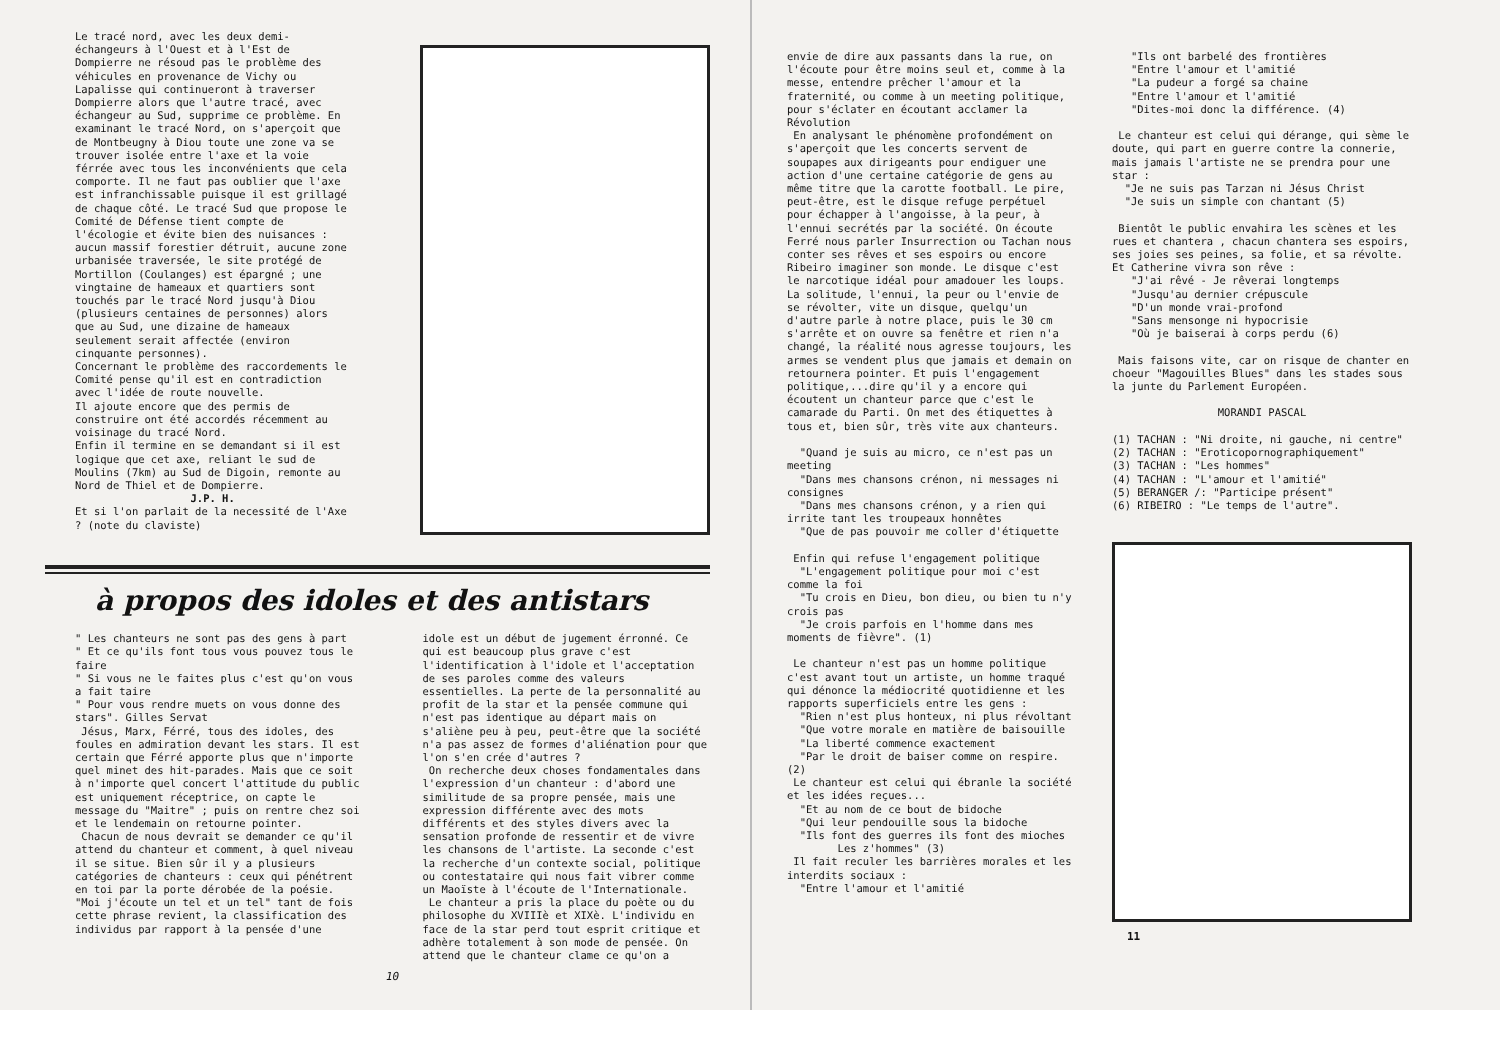Le tracé nord, avec les deux demi-échangeurs à l'Ouest et à l'Est de Dompierre ne résoud pas le problème des véhicules en provenance de Vichy ou Lapalisse qui continueront à traverser Dompierre alors que l'autre tracé, avec échangeur au Sud, supprime ce problème. En examinant le tracé Nord, on s'aperçoit que de Montbeugny à Diou toute une zone va se trouver isolée entre l'axe et la voie férrée avec tous les inconvénients que cela comporte. Il ne faut pas oublier que l'axe est infranchissable puisque il est grillagé de chaque côté. Le tracé Sud que propose le Comité de Défense tient compte de l'écologie et évite bien des nuisances : aucun massif forestier détruit, aucune zone urbanisée traversée, le site protégé de Mortillon (Coulanges) est épargné ; une vingtaine de hameaux et quartiers sont touchés par le tracé Nord jusqu'à Diou (plusieurs centaines de personnes) alors que au Sud, une dizaine de hameaux seulement serait affectée (environ cinquante personnes).
Concernant le problème des raccordements le Comité pense qu'il est en contradiction avec l'idée de route nouvelle.
Il ajoute encore que des permis de construire ont été accordés récemment au voisinage du tracé Nord.
Enfin il termine en se demandant si il est logique que cet axe, reliant le sud de Moulins (7km) au Sud de Digoin, remonte au Nord de Thiel et de Dompierre.
J.P. H.
Et si l'on parlait de la necessité de l'Axe ? (note du claviste)
à propos des idoles et des antistars
" Les chanteurs ne sont pas des gens à part
" Et ce qu'ils font tous vous pouvez tous le faire
" Si vous ne le faites plus c'est qu'on vous a fait taire
" Pour vous rendre muets on vous donne des stars". Gilles Servat
Jésus, Marx, Férré, tous des idoles, des foules en admiration devant les stars. Il est certain que Férré apporte plus que n'importe quel minet des hit-parades. Mais que ce soit à n'importe quel concert l'attitude du public est uniquement réceptrice, on capte le message du "Maitre" ; puis on rentre chez soi et le lendemain on retourne pointer.
Chacun de nous devrait se demander ce qu'il attend du chanteur et comment, à quel niveau il se situe. Bien sûr il y a plusieurs catégories de chanteurs : ceux qui pénétrent en toi par la porte dérobée de la poésie. "Moi j'écoute un tel et un tel" tant de fois cette phrase revient, la classification des individus par rapport à la pensée d'une
idole est un début de jugement érronné. Ce qui est beaucoup plus grave c'est l'identification à l'idole et l'acceptation de ses paroles comme des valeurs essentielles. La perte de la personnalité au profit de la star et la pensée commune qui n'est pas identique au départ mais on s'aliène peu à peu, peut-être que la société n'a pas assez de formes d'aliénation pour que l'on s'en crée d'autres ?
On recherche deux choses fondamentales dans l'expression d'un chanteur : d'abord une similitude de sa propre pensée, mais une expression différente avec des mots différents et des styles divers avec la sensation profonde de ressentir et de vivre les chansons de l'artiste. La seconde c'est la recherche d'un contexte social, politique ou contestataire qui nous fait vibrer comme un Maoïste à l'écoute de l'Internationale.
Le chanteur a pris la place du poète ou du philosophe du XVIIIè et XIXè. L'individu en face de la star perd tout esprit critique et adhère totalement à son mode de pensée. On attend que le chanteur clame ce qu'on a
10
envie de dire aux passants dans la rue, on l'écoute pour être moins seul et, comme à la messe, entendre prêcher l'amour et la fraternité, ou comme à un meeting politique, pour s'éclater en écoutant acclamer la Révolution
En analysant le phénomène profondément on s'aperçoit que les concerts servent de soupapes aux dirigeants pour endiguer une action d'une certaine catégorie de gens au même titre que la carotte football. Le pire, peut-être, est le disque refuge perpétuel pour échapper à l'angoisse, à la peur, à l'ennui secrétés par la société. On écoute Ferré nous parler Insurrection ou Tachan nous conter ses rêves et ses espoirs ou encore Ribeiro imaginer son monde. Le disque c'est le narcotique idéal pour amadouer les loups. La solitude, l'ennui, la peur ou l'envie de se révolter, vite un disque, quelqu'un d'autre parle à notre place, puis le 30 cm s'arrête et on ouvre sa fenêtre et rien n'a changé, la réalité nous agresse toujours, les armes se vendent plus que jamais et demain on retournera pointer. Et puis l'engagement politique,...dire qu'il y a encore qui écoutent un chanteur parce que c'est le camarade du Parti. On met des étiquettes à tous et, bien sûr, très vite aux chanteurs.
"Quand je suis au micro, ce n'est pas un meeting
"Dans mes chansons crénon, ni messages ni consignes
"Dans mes chansons crénon, y a rien qui irrite tant les troupeaux honnêtes
"Que de pas pouvoir me coller d'étiquette
Enfin qui refuse l'engagement politique
"L'engagement politique pour moi c'est comme la foi
"Tu crois en Dieu, bon dieu, ou bien tu n'y crois pas
"Je crois parfois en l'homme dans mes moments de fièvre". (1)
Le chanteur n'est pas un homme politique c'est avant tout un artiste, un homme traqué qui dénonce la médiocrité quotidienne et les rapports superficiels entre les gens :
"Rien n'est plus honteux, ni plus révoltant
"Que votre morale en matière de baisouille
"La liberté commence exactement
"Par le droit de baiser comme on respire. (2)
Le chanteur est celui qui ébranle la société et les idées reçues...
"Et au nom de ce bout de bidoche
"Qui leur pendouille sous la bidoche
"Ils font des guerres ils font des mioches
Les z'hommes" (3)
Il fait reculer les barrières morales et les interdits sociaux :
"Entre l'amour et l'amitié
"Ils ont barbelé des frontières
"Entre l'amour et l'amitié
"La pudeur a forgé sa chaine
"Entre l'amour et l'amitié
"Dites-moi donc la différence. (4)
Le chanteur est celui qui dérange, qui sème le doute, qui part en guerre contre la connerie, mais jamais l'artiste ne se prendra pour une star :
"Je ne suis pas Tarzan ni Jésus Christ
"Je suis un simple con chantant (5)
Bientôt le public envahira les scènes et les rues et chantera , chacun chantera ses espoirs, ses joies ses peines, sa folie, et sa révolte. Et Catherine vivra son rêve :
"J'ai rêvé - Je rêverai longtemps
"Jusqu'au dernier crépuscule
"D'un monde vrai-profond
"Sans mensonge ni hypocrisie
"Où je baiserai à corps perdu (6)
Mais faisons vite, car on risque de chanter en choeur "Magouilles Blues" dans les stades sous la junte du Parlement Européen.
MORANDI PASCAL
(1) TACHAN : "Ni droite, ni gauche, ni centre"
(2) TACHAN : "Eroticopornographiquement"
(3) TACHAN : "Les hommes"
(4) TACHAN : "L'amour et l'amitié"
(5) BERANGER /: "Participe présent"
(6) RIBEIRO : "Le temps de l'autre".
11